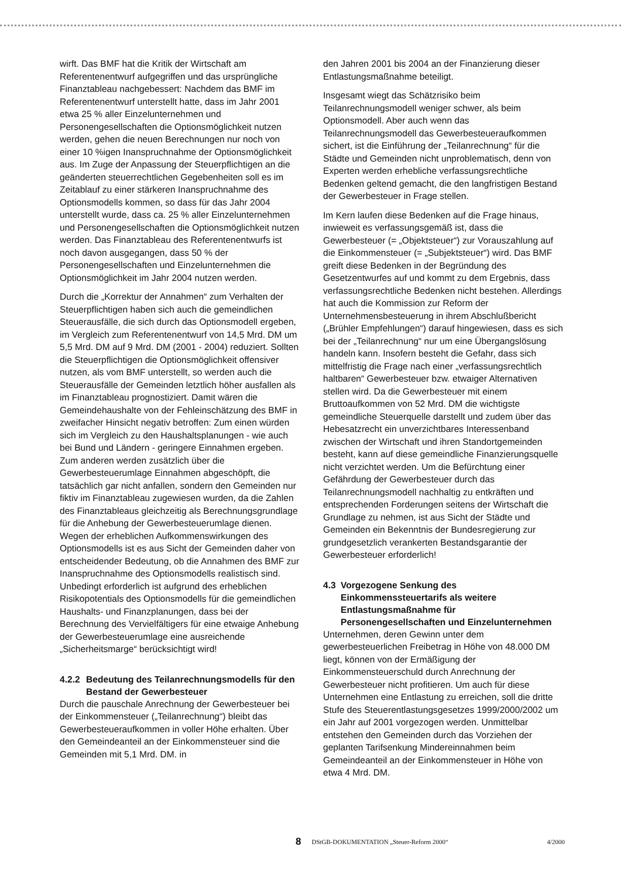wirft. Das BMF hat die Kritik der Wirtschaft am Referentenentwurf aufgegriffen und das ursprüngliche Finanztableau nachgebessert: Nachdem das BMF im Referentenentwurf unterstellt hatte, dass im Jahr 2001 etwa 25 % aller Einzelunternehmen und Personengesellschaften die Optionsmöglichkeit nutzen werden, gehen die neuen Berechnungen nur noch von einer 10 %igen Inanspruchnahme der Optionsmöglichkeit aus. Im Zuge der Anpassung der Steuerpflichtigen an die geänderten steuerrechtlichen Gegebenheiten soll es im Zeitablauf zu einer stärkeren Inanspruchnahme des Optionsmodells kommen, so dass für das Jahr 2004 unterstellt wurde, dass ca. 25 % aller Einzelunternehmen und Personengesellschaften die Optionsmöglichkeit nutzen werden. Das Finanztableau des Referentenentwurfs ist noch davon ausgegangen, dass 50 % der Personengesellschaften und Einzelunternehmen die Optionsmöglichkeit im Jahr 2004 nutzen werden.
Durch die „Korrektur der Annahmen“ zum Verhalten der Steuerpflichtigen haben sich auch die gemeindlichen Steuerausfälle, die sich durch das Optionsmodell ergeben, im Vergleich zum Referentenentwurf von 14,5 Mrd. DM um 5,5 Mrd. DM auf 9 Mrd. DM (2001 - 2004) reduziert. Sollten die Steuerpflichtigen die Optionsmöglichkeit offensiver nutzen, als vom BMF unterstellt, so werden auch die Steuerausfälle der Gemeinden letztlich höher ausfallen als im Finanztableau prognostiziert. Damit wären die Gemeindehaushalte von der Fehleinschätzung des BMF in zweifacher Hinsicht negativ betroffen: Zum einen würden sich im Vergleich zu den Haushaltsplanungen - wie auch bei Bund und Ländern - geringere Einnahmen ergeben. Zum anderen werden zusätzlich über die Gewerbesteuerumlage Einnahmen abgeschöpft, die tatsächlich gar nicht anfallen, sondern den Gemeinden nur fiktiv im Finanztableau zugewiesen wurden, da die Zahlen des Finanztableaus gleichzeitig als Berechnungsgrundlage für die Anhebung der Gewerbesteuerumlage dienen. Wegen der erheblichen Aufkommenswirkungen des Optionsmodells ist es aus Sicht der Gemeinden daher von entscheidender Bedeutung, ob die Annahmen des BMF zur Inanspruchnahme des Optionsmodells realistisch sind. Unbedingt erforderlich ist aufgrund des erheblichen Risikopotentials des Optionsmodells für die gemeindlichen Haushalts- und Finanzplanungen, dass bei der Berechnung des Vervielfältigers für eine etwaige Anhebung der Gewerbesteuerumlage eine ausreichende „Sicherheitsmarge“ berücksichtigt wird!
4.2.2 Bedeutung des Teilanrechnungsmodells für den Bestand der Gewerbesteuer
Durch die pauschale Anrechnung der Gewerbesteuer bei der Einkommensteuer („Teilanrechnung“) bleibt das Gewerbesteueraufkommen in voller Höhe erhalten. Über den Gemeindeanteil an der Einkommensteuer sind die Gemeinden mit 5,1 Mrd. DM. in
den Jahren 2001 bis 2004 an der Finanzierung dieser Entlastungsmaßnahme beteiligt.
Insgesamt wiegt das Schätzrisiko beim Teilanrechnungsmodell weniger schwer, als beim Optionsmodell. Aber auch wenn das Teilanrechnungsmodell das Gewerbesteueraufkommen sichert, ist die Einführung der „Teilanrechnung“ für die Städte und Gemeinden nicht unproblematisch, denn von Experten werden erhebliche verfassungsrechtliche Bedenken geltend gemacht, die den langfristigen Bestand der Gewerbesteuer in Frage stellen.
Im Kern laufen diese Bedenken auf die Frage hinaus, inwieweit es verfassungsgemäß ist, dass die Gewerbesteuer (= „Objektsteuer“) zur Vorauszahlung auf die Einkommensteuer (= „Subjektsteuer“) wird. Das BMF greift diese Bedenken in der Begründung des Gesetzentwurfes auf und kommt zu dem Ergebnis, dass verfassungsrechtliche Bedenken nicht bestehen. Allerdings hat auch die Kommission zur Reform der Unternehmensbesteuerung in ihrem Abschlußbericht („Brühler Empfehlungen“) darauf hingewiesen, dass es sich bei der „Teilanrechnung“ nur um eine Übergangslösung handeln kann. Insofern besteht die Gefahr, dass sich mittelfristig die Frage nach einer „verfassungsrechtlich haltbaren“ Gewerbesteuer bzw. etwaiger Alternativen stellen wird. Da die Gewerbesteuer mit einem Bruttoaufkommen von 52 Mrd. DM die wichtigste gemeindliche Steuerquelle darstellt und zudem über das Hebesatzrecht ein unverzichtbares Interessenband zwischen der Wirtschaft und ihren Standortgemeinden besteht, kann auf diese gemeindliche Finanzierungsquelle nicht verzichtet werden. Um die Befürchtung einer Gefährdung der Gewerbesteuer durch das Teilanrechnungsmodell nachhaltig zu entkräften und entsprechenden Forderungen seitens der Wirtschaft die Grundlage zu nehmen, ist aus Sicht der Städte und Gemeinden ein Bekenntnis der Bundesregierung zur grundgesetzlich verankerten Bestandsgarantie der Gewerbesteuer erforderlich!
4.3 Vorgezogene Senkung des Einkommenssteuertarifs als weitere Entlastungsmaßnahme für Personengesellschaften und Einzelunternehmen
Unternehmen, deren Gewinn unter dem gewerbesteuerlichen Freibetrag in Höhe von 48.000 DM liegt, können von der Ermäßigung der Einkommensteuerschuld durch Anrechnung der Gewerbesteuer nicht profitieren. Um auch für diese Unternehmen eine Entlastung zu erreichen, soll die dritte Stufe des Steuerentlastungsgesetzes 1999/2000/2002 um ein Jahr auf 2001 vorgezogen werden. Unmittelbar entstehen den Gemeinden durch das Vorziehen der geplanten Tarifsenkung Mindereinnahmen beim Gemeindeanteil an der Einkommensteuer in Höhe von etwa 4 Mrd. DM.
8 DStGB-DOKUMENTATION „Steuer-Reform 2000“4/2000